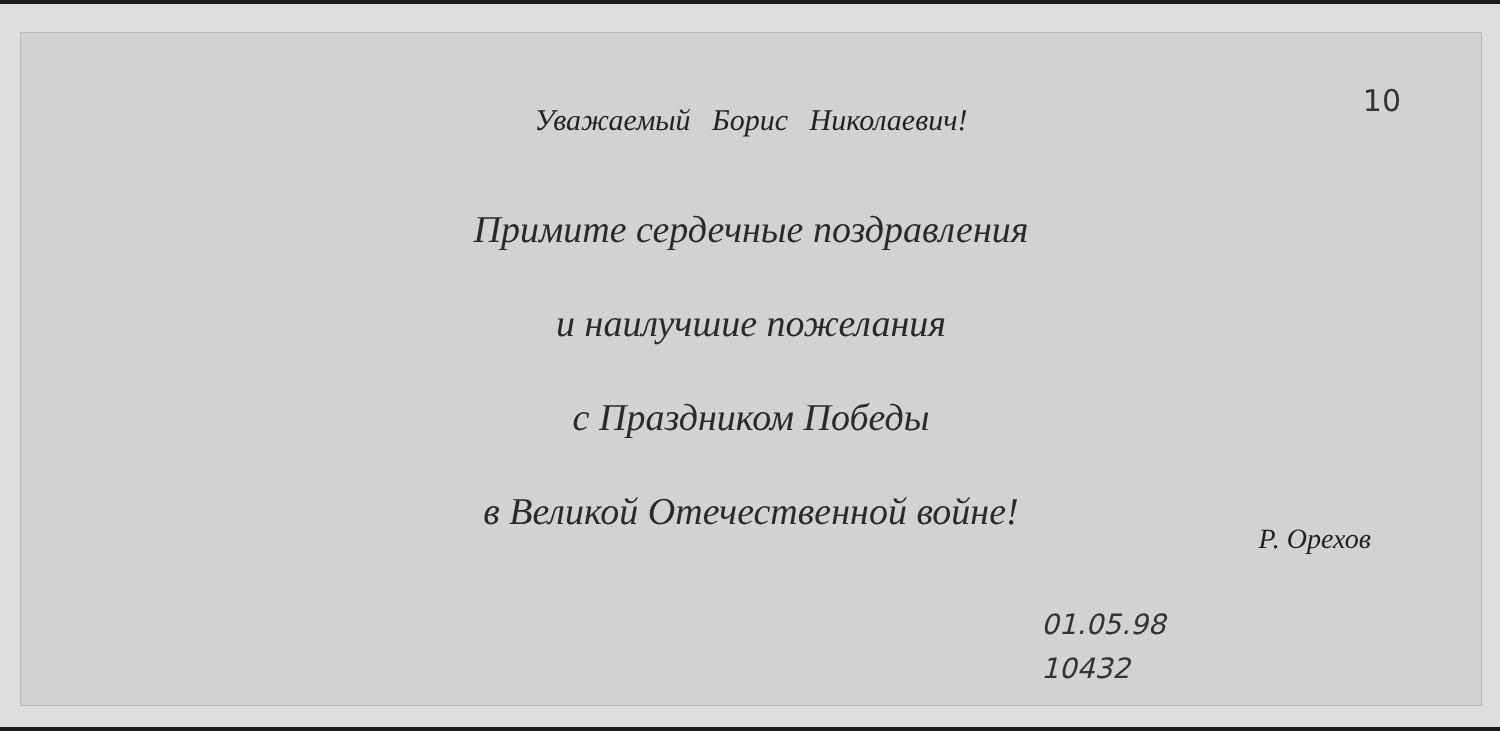10
Уважаемый Борис Николаевич!
Примите сердечные поздравления
и наилучшие пожелания
с Праздником Победы
в Великой Отечественной войне!
Р. Орехов
01.05.98
10432